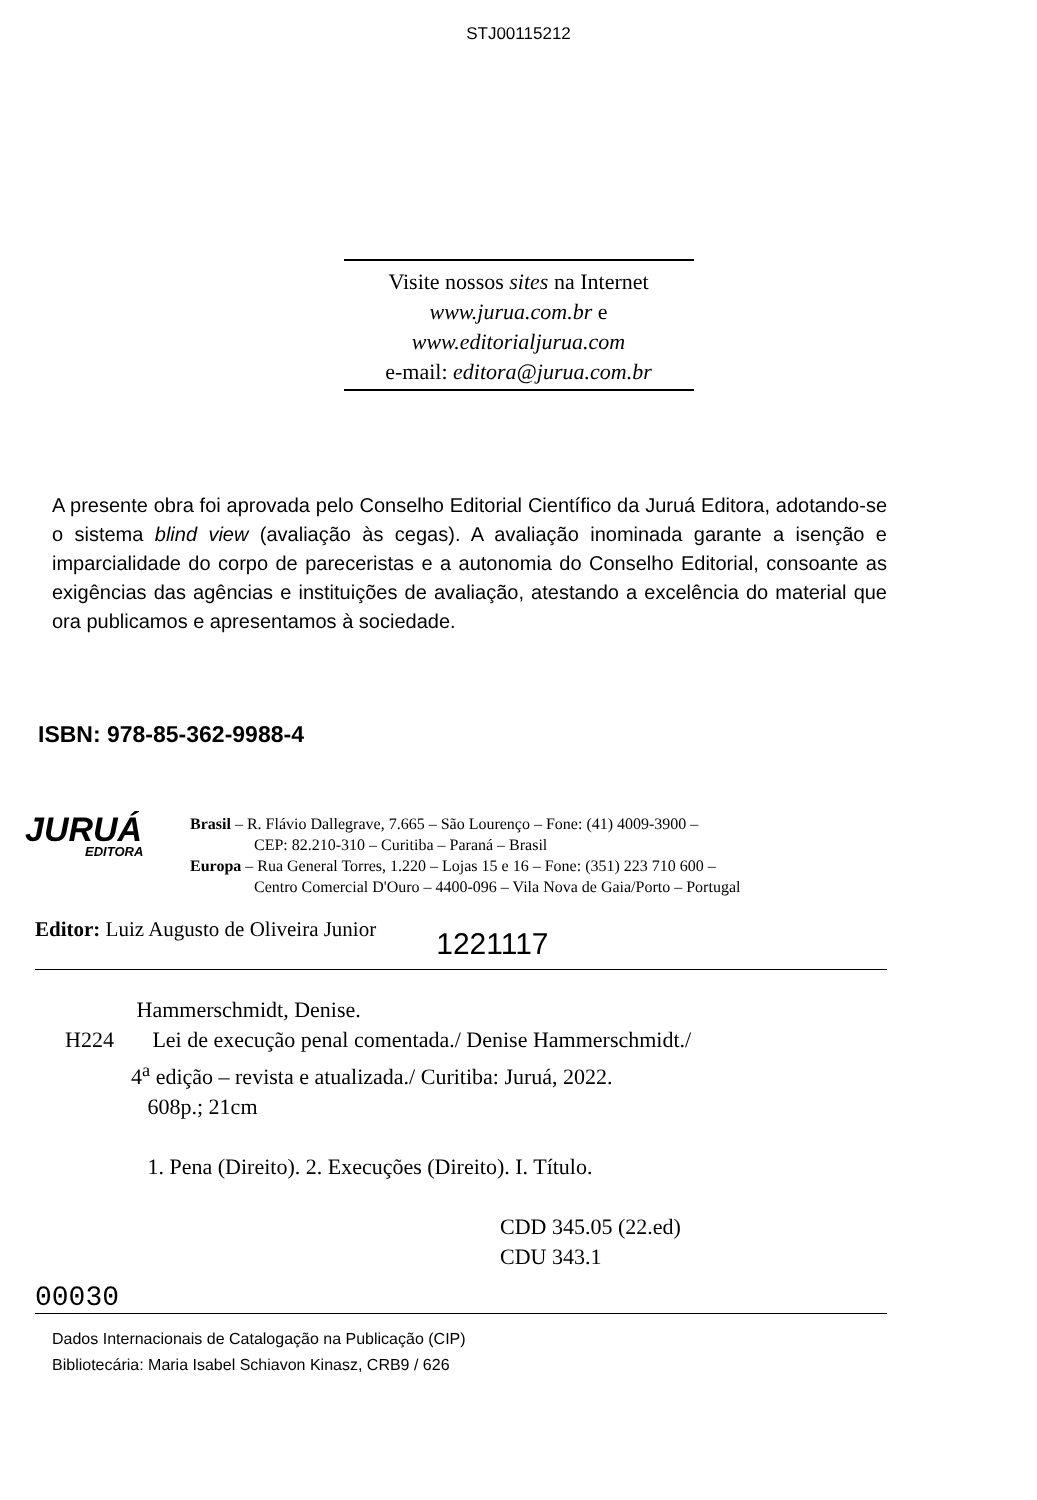STJ00115212
Visite nossos sites na Internet
www.jurua.com.br e
www.editorialjurua.com
e-mail: editora@jurua.com.br
A presente obra foi aprovada pelo Conselho Editorial Científico da Juruá Editora, adotando-se o sistema blind view (avaliação às cegas). A avaliação inominada garante a isenção e imparcialidade do corpo de pareceristas e a autonomia do Conselho Editorial, consoante as exigências das agências e instituições de avaliação, atestando a excelência do material que ora publicamos e apresentamos à sociedade.
ISBN: 978-85-362-9988-4
JURUÁ
EDITORA
Brasil – R. Flávio Dallegrave, 7.665 – São Lourenço – Fone: (41) 4009-3900 –
CEP: 82.210-310 – Curitiba – Paraná – Brasil
Europa – Rua General Torres, 1.220 – Lojas 15 e 16 – Fone: (351) 223 710 600 –
Centro Comercial D'Ouro – 4400-096 – Vila Nova de Gaia/Porto – Portugal
Editor: Luiz Augusto de Oliveira Junior 1221117
Hammerschmidt, Denise.
H224 Lei de execução penal comentada./ Denise Hammerschmidt./
4<sup>a</sup> edição – revista e atualizada./ Curitiba: Juruá, 2022.
608p.; 21cm
1. Pena (Direito). 2. Execuções (Direito). I. Título.
CDD 345.05 (22.ed)
CDU 343.1
00030
Dados Internacionais de Catalogação na Publicação (CIP)
Bibliotecária: Maria Isabel Schiavon Kinasz, CRB9 / 626